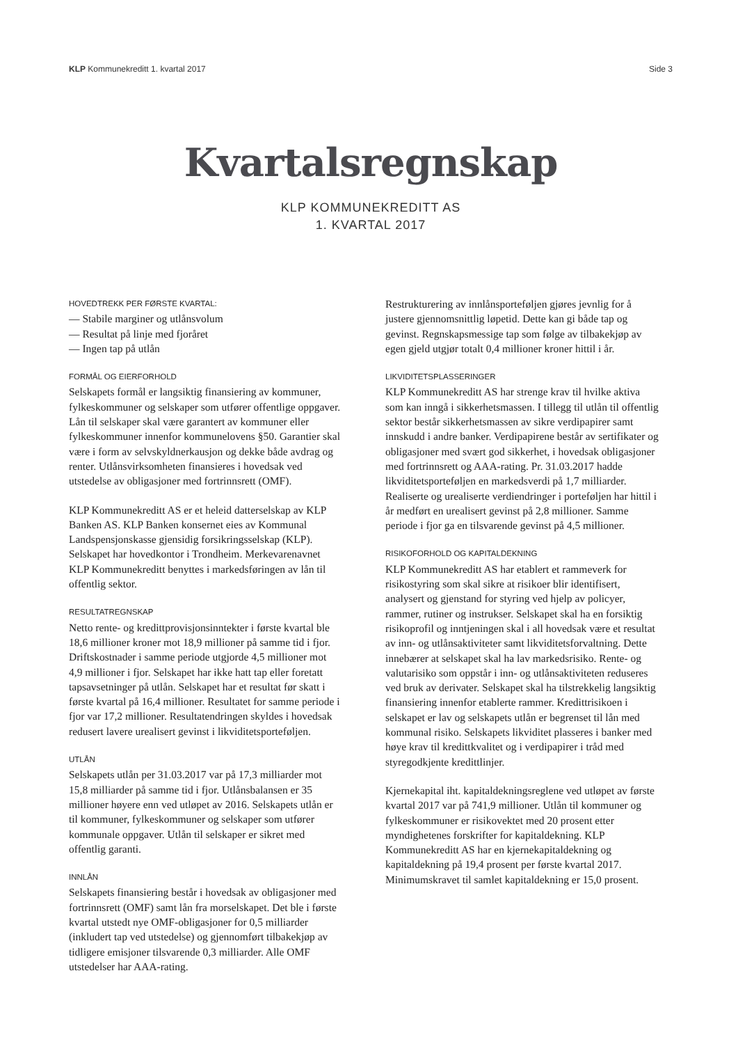KLP Kommunekreditt 1. kvartal 2017 Side 3
Kvartalsregnskap
KLP KOMMUNEKREDITT AS
1. KVARTAL 2017
HOVEDTREKK PER FØRSTE KVARTAL:
— Stabile marginer og utlånsvolum
— Resultat på linje med fjoråret
— Ingen tap på utlån
FORMÅL OG EIERFORHOLD
Selskapets formål er langsiktig finansiering av kommuner, fylkeskommuner og selskaper som utfører offentlige oppgaver. Lån til selskaper skal være garantert av kommuner eller fylkeskommuner innenfor kommunelovens §50. Garantier skal være i form av selvskyldnerkausjon og dekke både avdrag og renter. Utlånsvirksomheten finansieres i hovedsak ved utstedelse av obligasjoner med fortrinnsrett (OMF).
KLP Kommunekreditt AS er et heleid datterselskap av KLP Banken AS. KLP Banken konsernet eies av Kommunal Landspensjonskasse gjensidig forsikringsselskap (KLP). Selskapet har hovedkontor i Trondheim. Merkevarenavnet KLP Kommunekreditt benyttes i markedsføringen av lån til offentlig sektor.
RESULTATREGNSKAP
Netto rente- og kredittprovisjonsinntekter i første kvartal ble 18,6 millioner kroner mot 18,9 millioner på samme tid i fjor. Driftskostnader i samme periode utgjorde 4,5 millioner mot 4,9 millioner i fjor. Selskapet har ikke hatt tap eller foretatt tapsavsetninger på utlån. Selskapet har et resultat før skatt i første kvartal på 16,4 millioner. Resultatet for samme periode i fjor var 17,2 millioner. Resultatendringen skyldes i hovedsak redusert lavere urealisert gevinst i likviditetsporteføljen.
UTLÅN
Selskapets utlån per 31.03.2017 var på 17,3 milliarder mot 15,8 milliarder på samme tid i fjor. Utlånsbalansen er 35 millioner høyere enn ved utløpet av 2016. Selskapets utlån er til kommuner, fylkeskommuner og selskaper som utfører kommunale oppgaver. Utlån til selskaper er sikret med offentlig garanti.
INNLÅN
Selskapets finansiering består i hovedsak av obligasjoner med fortrinnsrett (OMF) samt lån fra morselskapet. Det ble i første kvartal utstedt nye OMF-obligasjoner for 0,5 milliarder (inkludert tap ved utstedelse) og gjennomført tilbakekjøp av tidligere emisjoner tilsvarende 0,3 milliarder. Alle OMF utstedelser har AAA-rating.
Restrukturering av innlånsporteføljen gjøres jevnlig for å justere gjennomsnittlig løpetid. Dette kan gi både tap og gevinst. Regnskapsmessige tap som følge av tilbakekjøp av egen gjeld utgjør totalt 0,4 millioner kroner hittil i år.
LIKVIDITETSPLASSERINGER
KLP Kommunekreditt AS har strenge krav til hvilke aktiva som kan inngå i sikkerhetsmassen. I tillegg til utlån til offentlig sektor består sikkerhetsmassen av sikre verdipapirer samt innskudd i andre banker. Verdipapirene består av sertifikater og obligasjoner med svært god sikkerhet, i hovedsak obligasjoner med fortrinnsrett og AAA-rating. Pr. 31.03.2017 hadde likviditetsporteføljen en markedsverdi på 1,7 milliarder. Realiserte og urealiserte verdiendringer i porteføljen har hittil i år medført en urealisert gevinst på 2,8 millioner. Samme periode i fjor ga en tilsvarende gevinst på 4,5 millioner.
RISIKOFORHOLD OG KAPITALDEKNING
KLP Kommunekreditt AS har etablert et rammeverk for risikostyring som skal sikre at risikoer blir identifisert, analysert og gjenstand for styring ved hjelp av policyer, rammer, rutiner og instrukser. Selskapet skal ha en forsiktig risikoprofil og inntjeningen skal i all hovedsak være et resultat av inn- og utlånsaktiviteter samt likviditetsforvaltning. Dette innebærer at selskapet skal ha lav markedsrisiko. Rente- og valutarisiko som oppstår i inn- og utlånsaktiviteten reduseres ved bruk av derivater. Selskapet skal ha tilstrekkelig langsiktig finansiering innenfor etablerte rammer. Kredittrisikoen i selskapet er lav og selskapets utlån er begrenset til lån med kommunal risiko. Selskapets likviditet plasseres i banker med høye krav til kredittkvalitet og i verdipapirer i tråd med styregodkjente kredittlinjer.
Kjernekapital iht. kapitaldekningsreglene ved utløpet av første kvartal 2017 var på 741,9 millioner. Utlån til kommuner og fylkeskommuner er risikovektet med 20 prosent etter myndighetenes forskrifter for kapitaldekning. KLP Kommunekreditt AS har en kjernekapitaldekning og kapitaldekning på 19,4 prosent per første kvartal 2017. Minimumskravet til samlet kapitaldekning er 15,0 prosent.